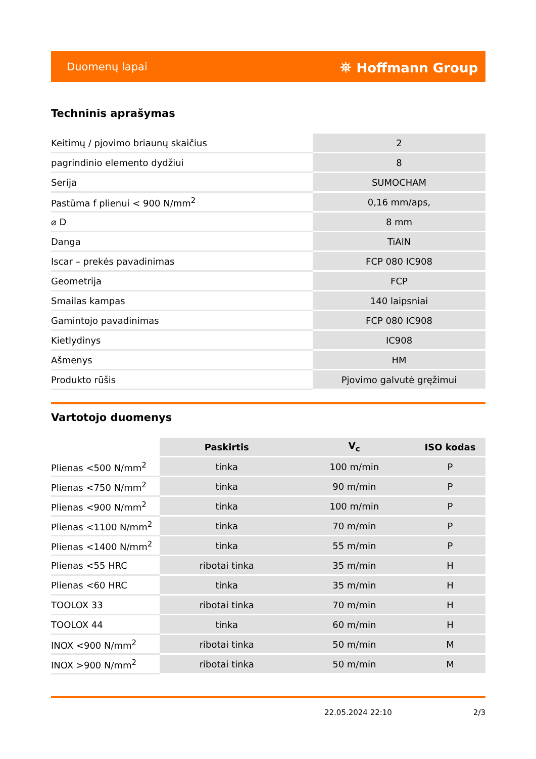Duomenų lapai ⛯ Hoffmann Group
Techninis aprašymas
| Keitimų / pjovimo briaunų skaičius | 2 |
| pagrindinio elemento dydžiui | 8 |
| Serija | SUMOCHAM |
| Pastūma f plienui < 900 N/mm<sup>2</sup> | 0,16 mm/aps, |
| ⌀ D | 8 mm |
| Danga | TiAlN |
| Iscar – prekės pavadinimas | FCP 080 IC908 |
| Geometrija | FCP |
| Smailas kampas | 140 laipsniai |
| Gamintojo pavadinimas | FCP 080 IC908 |
| Kietlydinys | IC908 |
| Ašmenys | HM |
| Produkto rūšis | Pjovimo galvutė gręžimui |
Vartotojo duomenys
| | Paskirtis | V<sub>c</sub> | ISO kodas |
| --- | --- | --- | --- |
| Plienas <500 N/mm<sup>2</sup> | tinka | 100 m/min | P |
| Plienas <750 N/mm<sup>2</sup> | tinka | 90 m/min | P |
| Plienas <900 N/mm<sup>2</sup> | tinka | 100 m/min | P |
| Plienas <1100 N/mm<sup>2</sup> | tinka | 70 m/min | P |
| Plienas <1400 N/mm<sup>2</sup> | tinka | 55 m/min | P |
| Plienas <55 HRC | ribotai tinka | 35 m/min | H |
| Plienas <60 HRC | tinka | 35 m/min | H |
| TOOLOX 33 | ribotai tinka | 70 m/min | H |
| TOOLOX 44 | tinka | 60 m/min | H |
| INOX <900 N/mm<sup>2</sup> | ribotai tinka | 50 m/min | M |
| INOX >900 N/mm<sup>2</sup> | ribotai tinka | 50 m/min | M |
22.05.2024 22:10 2/3